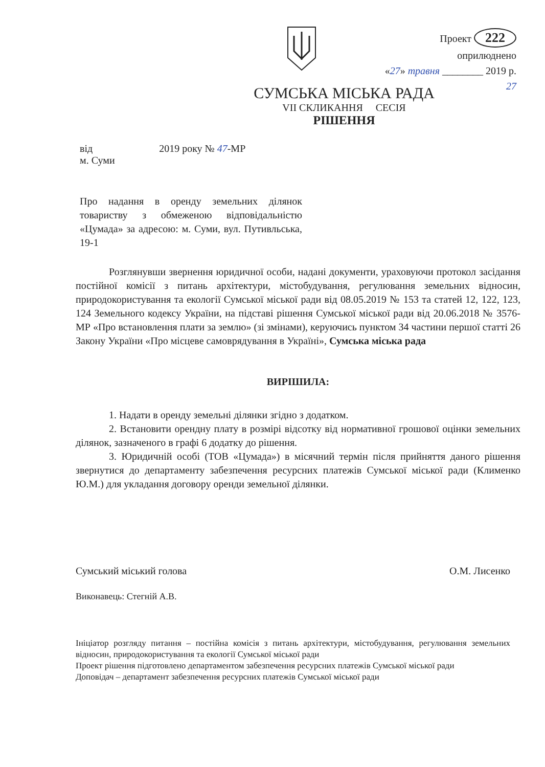Проект 222
оприлюднено
«27» травня ________ 2019 р.
27
СУМСЬКА МІСЬКА РАДА
VII СКЛИКАННЯ СЕСІЯ
РІШЕННЯ
від 2019 року № 47-МР
м. Суми
Про надання в оренду земельних ділянок товариству з обмеженою відповідальністю «Цумада» за адресою: м. Суми, вул. Путивльська, 19-1
Розглянувши звернення юридичної особи, надані документи, ураховуючи протокол засідання постійної комісії з питань архітектури, містобудування, регулювання земельних відносин, природокористування та екології Сумської міської ради від 08.05.2019 № 153 та статей 12, 122, 123, 124 Земельного кодексу України, на підставі рішення Сумської міської ради від 20.06.2018 № 3576-МР «Про встановлення плати за землю» (зі змінами), керуючись пунктом 34 частини першої статті 26 Закону України «Про місцеве самоврядування в Україні», Сумська міська рада
ВИРІШИЛА:
1. Надати в оренду земельні ділянки згідно з додатком.
2. Встановити орендну плату в розмірі відсотку від нормативної грошової оцінки земельних ділянок, зазначеного в графі 6 додатку до рішення.
3. Юридичній особі (ТОВ «Цумада») в місячний термін після прийняття даного рішення звернутися до департаменту забезпечення ресурсних платежів Сумської міської ради (Клименко Ю.М.) для укладання договору оренди земельної ділянки.
Сумський міський голова О.М. Лисенко
Виконавець: Стегній А.В.
Ініціатор розгляду питання – постійна комісія з питань архітектури, містобудування, регулювання земельних відносин, природокористування та екології Сумської міської ради
Проект рішення підготовлено департаментом забезпечення ресурсних платежів Сумської міської ради
Доповідач – департамент забезпечення ресурсних платежів Сумської міської ради